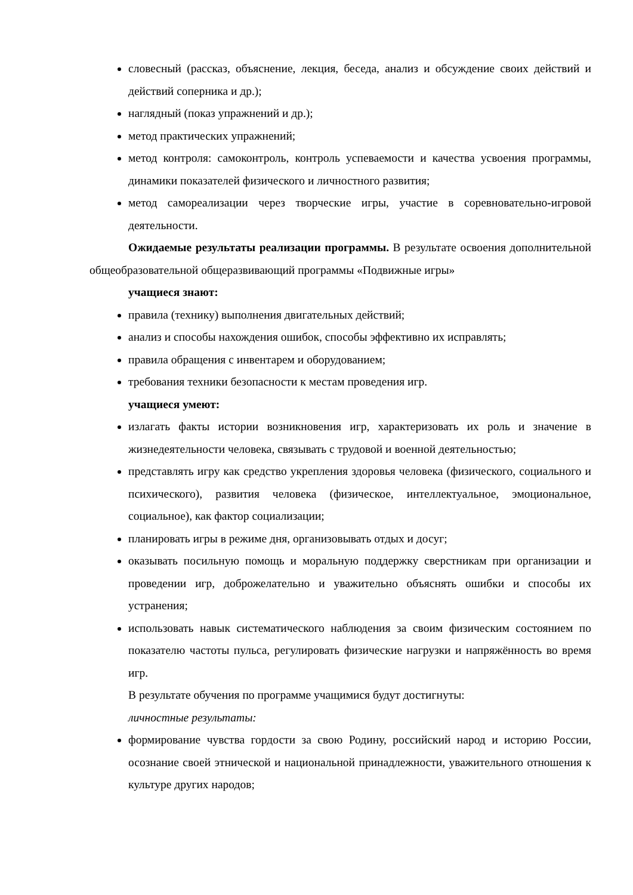словесный (рассказ, объяснение, лекция, беседа, анализ и обсуждение своих действий и действий соперника и др.);
наглядный (показ упражнений и др.);
метод практических упражнений;
метод контроля: самоконтроль, контроль успеваемости и качества усвоения программы, динамики показателей физического и личностного развития;
метод самореализации через творческие игры, участие в соревновательно-игровой деятельности.
Ожидаемые результаты реализации программы. В результате освоения дополнительной общеобразовательной общеразвивающий программы «Подвижные игры»
учащиеся знают:
правила (технику) выполнения двигательных действий;
анализ и способы нахождения ошибок, способы эффективно их исправлять;
правила обращения с инвентарем и оборудованием;
требования техники безопасности к местам проведения игр.
учащиеся умеют:
излагать факты истории возникновения игр, характеризовать их роль и значение в жизнедеятельности человека, связывать с трудовой и военной деятельностью;
представлять игру как средство укрепления здоровья человека (физического, социального и психического), развития человека (физическое, интеллектуальное, эмоциональное, социальное), как фактор социализации;
планировать игры в режиме дня, организовывать отдых и досуг;
оказывать посильную помощь и моральную поддержку сверстникам при организации и проведении игр, доброжелательно и уважительно объяснять ошибки и способы их устранения;
использовать навык систематического наблюдения за своим физическим состоянием по показателю частоты пульса, регулировать физические нагрузки и напряжённость во время игр.
В результате обучения по программе учащимися будут достигнуты:
личностные результаты:
формирование чувства гордости за свою Родину, российский народ и историю России, осознание своей этнической и национальной принадлежности, уважительного отношения к культуре других народов;